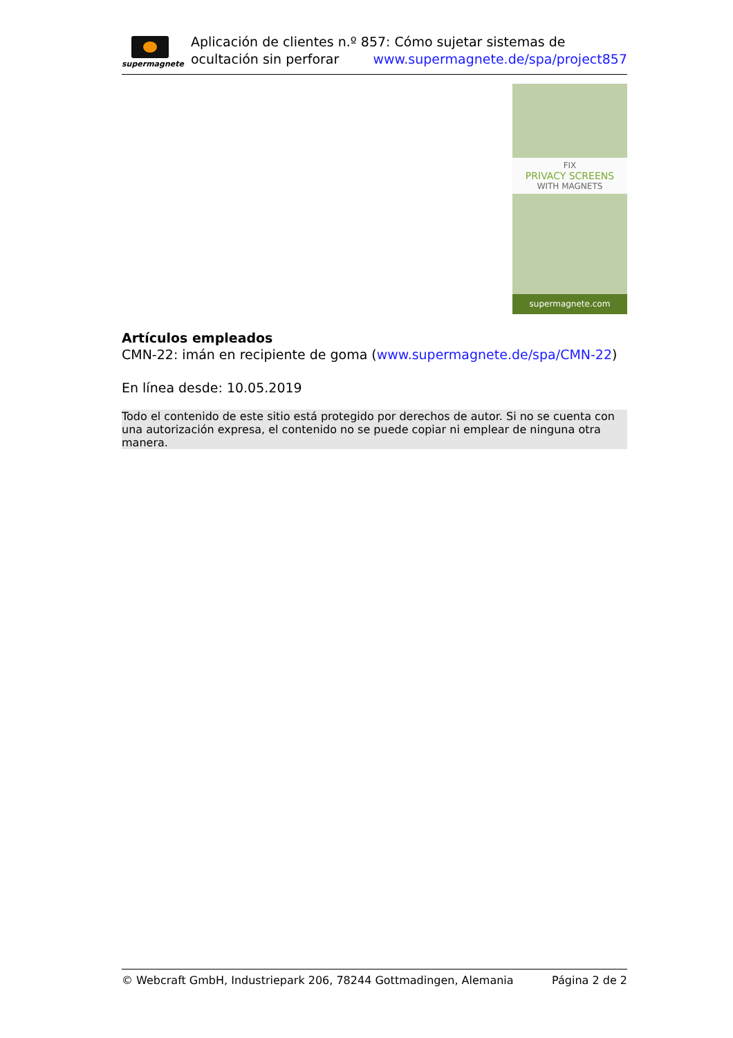supermagnete
Aplicación de clientes n.º 857: Cómo sujetar sistemas de ocultación sin perforar www.supermagnete.de/spa/project857
FIX
PRIVACY SCREENS
WITH MAGNETS
supermagnete.com
Artículos empleados
CMN-22: imán en recipiente de goma (www.supermagnete.de/spa/CMN-22)
En línea desde: 10.05.2019
Todo el contenido de este sitio está protegido por derechos de autor. Si no se cuenta con una autorización expresa, el contenido no se puede copiar ni emplear de ninguna otra manera.
© Webcraft GmbH, Industriepark 206, 78244 Gottmadingen, Alemania Página 2 de 2